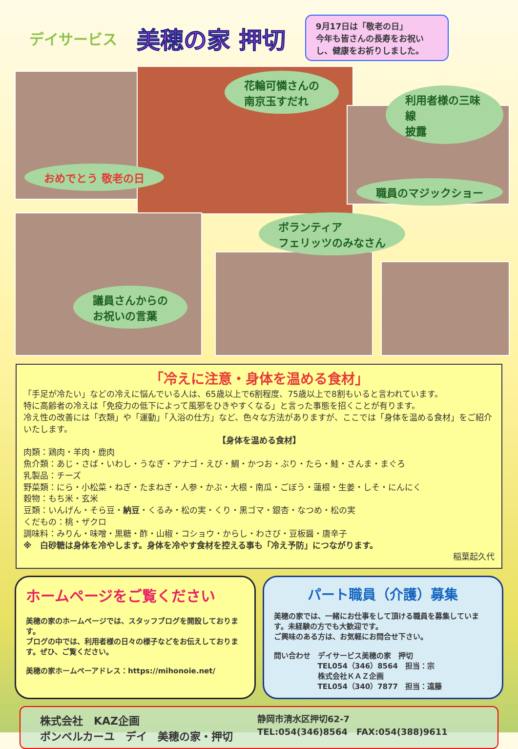デイサービス
美穂の家 押切
9月17日は「敬老の日」
今年も皆さんの長寿をお祝いし、健康をお祈りしました。
花輪可憐さんの
南京玉すだれ
利用者様の三味線
披露
おめでとう 敬老の日
職員のマジックショー
ボランティア
フェリッツのみなさん
議員さんからの
お祝いの言葉
「冷えに注意・身体を温める食材」
「手足が冷たい」などの冷えに悩んでいる人は、65歳以上で6割程度、75歳以上で8割もいると言われています。
特に高齢者の冷えは「免疫力の低下によって風邪をひきやすくなる」と言った事態を招くことが有ります。
冷え性の改善には「衣類」や「運動」「入浴の仕方」など、色々な方法がありますが、ここでは「身体を温める食材」をご紹介いたします。
【身体を温める食材】
肉類：鶏肉・羊肉・鹿肉
魚介類：あじ・さば・いわし・うなぎ・アナゴ・えび・鯛・かつお・ぶり・たら・鮭・さんま・まぐろ
乳製品：チーズ
野菜類：にら・小松菜・ねぎ・たまねぎ・人参・かぶ・大根・南瓜・ごぼう・蓮根・生姜・しそ・にんにく
穀物：もち米・玄米
豆類：いんげん・そら豆・納豆・くるみ・松の実・くり・黒ゴマ・銀杏・なつめ・松の実
くだもの：桃・ザクロ
調味料：みりん・味噌・黒糖・酢・山椒・コショウ・からし・わさび・豆板醤・唐辛子
※　白砂糖は身体を冷やします。身体を冷やす食材を控える事も「冷え予防」につながります。
稲葉起久代
ホームページをご覧ください
美穂の家のホームページでは、スタッフブログを開設しております。
ブログの中では、利用者様の日々の様子などをお伝えしております。ぜひ、ご覧ください。
美穂の家ホームペーアドレス：https://mihonoie.net/
パート職員（介護）募集
美穂の家では、一緒にお仕事をして頂ける職員を募集しています。未経験の方でも大歓迎です。
ご興味のある方は、お気軽にお問合せ下さい。
問い合わせ　デイサービス美穂の家　押切
　　　　　　TEL054（346）8564　担当：宗
　　　　　　株式会社ＫＡＺ企画
　　　　　　TEL054（340）7877　担当：遠藤
株式会社　KAZ企画
ボンベルカーユ　デイ　美穂の家・押切
静岡市清水区押切62-7
TEL:054(346)8564　FAX:054(388)9611